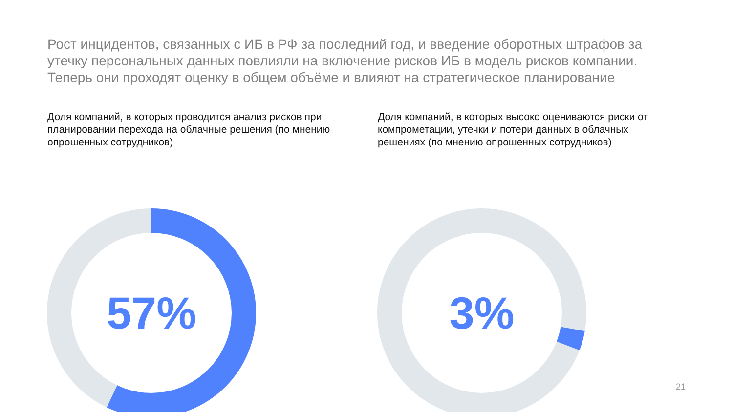Рост инцидентов, связанных с ИБ в РФ за последний год, и введение оборотных штрафов за утечку персональных данных повлияли на включение рисков ИБ в модель рисков компании. Теперь они проходят оценку в общем объёме и влияют на стратегическое планирование
Доля компаний, в которых проводится анализ рисков при планировании перехода на облачные решения (по мнению опрошенных сотрудников)
57%
Доля компаний, в которых высоко оцениваются риски от компрометации, утечки и потери данных в облачных решениях (по мнению опрошенных сотрудников)
3%
21